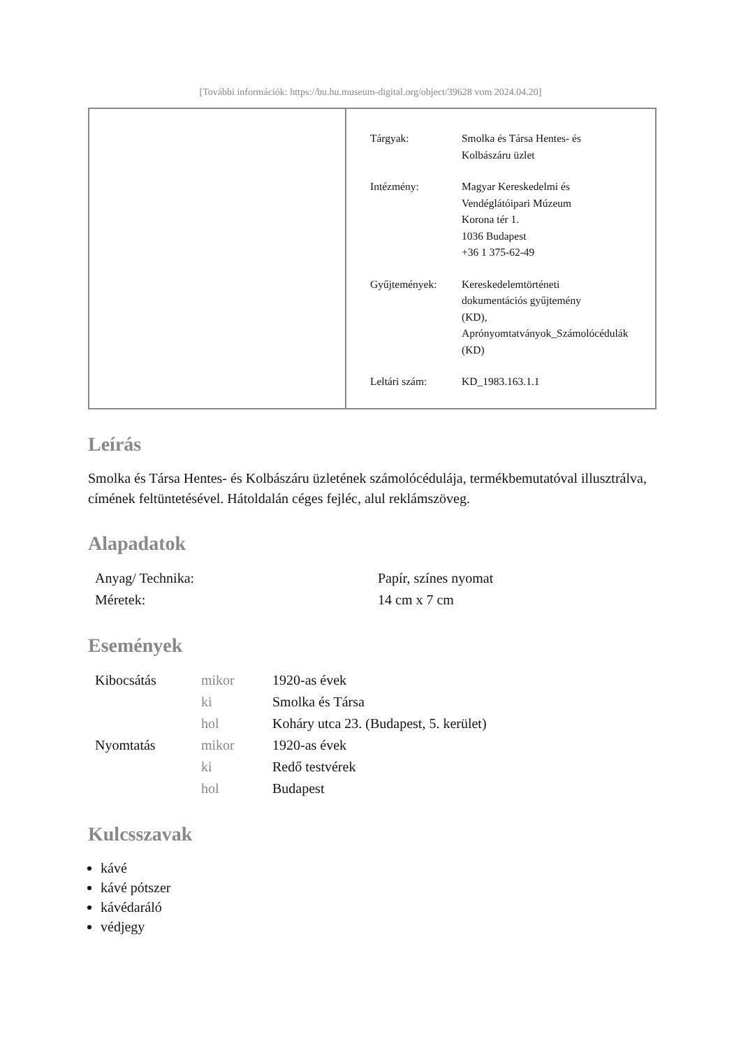[További információk: https://bu.hu.museum-digital.org/object/39628 vom 2024.04.20]
| Tárgyak: | Smolka és Társa Hentes- és Kolbászáru üzlet |
| Intézmény: | Magyar Kereskedelmi és Vendéglátóipari Múzeum Korona tér 1. 1036 Budapest +36 1 375-62-49 |
| Gyűjtemények: | Kereskedelemtörténeti dokumentációs gyűjtemény (KD), Aprónyomtatványok_Számolócédulák (KD) |
| Leltári szám: | KD_1983.163.1.1 |
Leírás
Smolka és Társa Hentes- és Kolbászáru üzletének számolócédulája, termékbemutatóval illusztrálva, címének feltüntetésével. Hátoldalán céges fejléc, alul reklámszöveg.
Alapadatok
| Anyag/ Technika: | Papír, színes nyomat |
| Méretek: | 14 cm x 7 cm |
Események
| Kibocsátás | mikor | 1920-as évek |
| | ki | Smolka és Társa |
| | hol | Koháry utca 23. (Budapest, 5. kerület) |
| Nyomtatás | mikor | 1920-as évek |
| | ki | Redő testvérek |
| | hol | Budapest |
Kulcsszavak
kávé
kávé pótszer
kávédaráló
védjegy